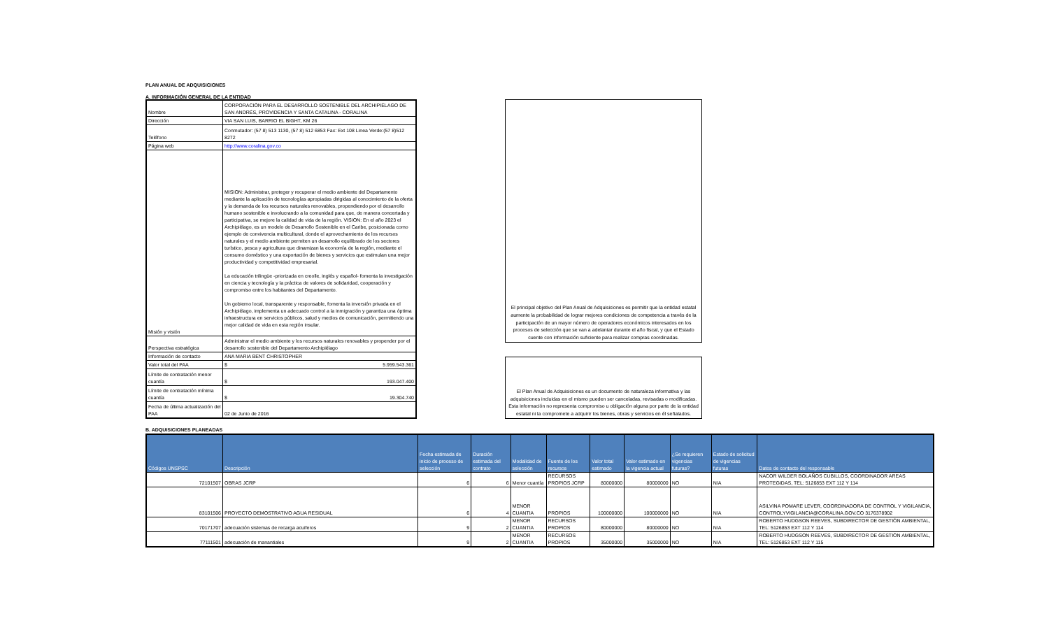PLAN ANUAL DE ADQUISICIONES
A. INFORMACIÓN GENERAL DE LA ENTIDAD
| Nombre | CORPORACIÓN PARA EL DESARROLLO SOSTENIBLE DEL ARCHIPIÉLAGO DE SAN ANDRÉS, PROVIDENCIA Y SANTA CATALINA - CORALINA |
| Dirección | VIA SAN LUIS, BARRIO EL BIGHT, KM 26 |
| Teléfono | Conmutador: (57 8) 513 1130, (57 8) 512 6853 Fax: Ext 108 Linea Verde:(57 8)512 8272 |
| Página web | http://www.coralina.gov.co |
| Misión y visión | MISION: Administrar, proteger y recuperar el medio ambiente del Departamento mediante la aplicación de tecnologías apropiadas dirigidas al conocimiento de la oferta y la demanda de los recursos naturales renovables, propendiendo por el desarrollo humano sostenible e involucrando a la comunidad para que, de manera concertada y participativa, se mejore la calidad de vida de la región. VISION: En el año 2023 el Archipiélago, es un modelo de Desarrollo Sostenible en el Caribe, posicionada como ejemplo de convivencia multicultural, donde el aprovechamiento de los recursos naturales y el medio ambiente permiten un desarrollo equilibrado de los sectores turístico, pesca y agricultura que dinamizan la economía de la región, mediante el consumo doméstico y una exportación de bienes y servicios que estimulan una mejor productividad y competitividad empresarial. La educación trilingüe -priorizada en creolle, inglés y español- fomenta la investigación en ciencia y tecnología y la práctica de valores de solidaridad, cooperación y compromiso entre los habitantes del Departamento. Un gobierno local, transparente y responsable, fomenta la inversión privada en el Archipiélago, implementa un adecuado control a la inmigración y garantiza una óptima infraestructura en servicios públicos, salud y medios de comunicación, permitiendo una mejor calidad de vida en esta región insular. |
| Perspectiva estratégica | Administrar el medio ambiente y los recursos naturales renovables y propender por el desarrollo sostenible del Departamento Archipiélago |
| Información de contacto | ANA MARIA BENT CHRISTOPHER |
| Valor total del PAA | $ 5.959.543.361 |
| Límite de contratación menor cuantía | $ 193.047.400 |
| Límite de contratación mínima cuantía | $ 19.304.740 |
| Fecha de última actualización del PAA | 02 de Junio de 2016 |
El principal objetivo del Plan Anual de Adquisiciones es permitir que la entidad estatal aumente la probabilidad de lograr mejores condiciones de competencia a través de la participación de un mayor número de operadores económicos interesados en los procesos de selección que se van a adelantar durante el año fiscal, y que el Estado cuente con información suficiente para realizar compras coordinadas.
El Plan Anual de Adquisiciones es un documento de naturaleza informativa y las adquisiciones incluidas en el mismo pueden ser canceladas, revisadas o modificadas. Esta información no representa compromiso u obligación alguna por parte de la entidad estatal ni la compromete a adquirir los bienes, obras y servicios en él señalados.
B. ADQUISICIONES PLANEADAS
| Códigos UNSPSC | Descripción | Fecha estimada de inicio de proceso de selección | Duración estimada del contrato | Modalidad de selección | Fuente de los recursos | Valor total estimado | Valor estimado en la vigencia actual | ¿Se requieren vigencias futuras? | Estado de solicitud de vigencias futuras | Datos de contacto del responsable |
| --- | --- | --- | --- | --- | --- | --- | --- | --- | --- | --- |
| 72101507 | OBRAS JCRP | 6 | 6 | Menor cuantía | RECURSOS PROPIOS JCRP | 80000000 | 80000000 | NO | N/A | NACOR WILDER BOLAÑOS CUBILLOS, COORDINADOR AREAS PROTEGIDAS, TEL: 5126853 EXT 112 Y 114 |
| 83101506 | PROYECTO DEMOSTRATIVO AGUA RESIDUAL | 6 | 4 | MENOR CUANTIA | PROPIOS | 100000000 | 100000000 | NO | N/A | ASILVINA POMARE LEVER, COORDINADORA DE CONTROL Y VIGILANCIA, CONTROLYVIGILANCIA@CORALINA.GOV.CO 3176378902 |
| 70171707 | adecuación sistemas de recarga acuiferos | 9 | 2 | MENOR CUANTIA | RECURSOS PROPIOS | 80000000 | 80000000 | NO | N/A | ROBERTO HUDGSON REEVES, SUBDIRECTOR DE GESTIÓN AMBIENTAL, TEL: 5126853 EXT 112 Y 114 |
| 77111501 | adecuación de manantiales | 9 | 2 | MENOR CUANTIA | RECURSOS PROPIOS | 35000000 | 35000000 | NO | N/A | ROBERTO HUDGSON REEVES, SUBDIRECTOR DE GESTIÓN AMBIENTAL, TEL: 5126853 EXT 112 Y 115 |